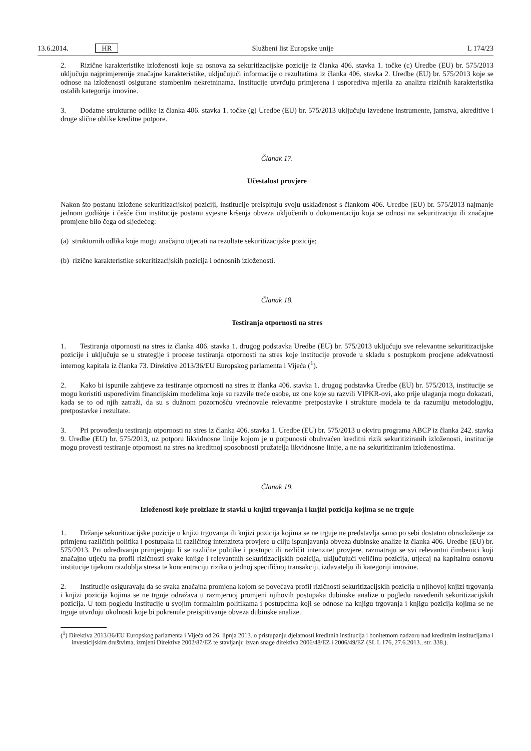13.6.2014. HR Službeni list Europske unije L 174/23
2. Rizične karakteristike izloženosti koje su osnova za sekuritizacijske pozicije iz članka 406. stavka 1. točke (c) Uredbe (EU) br. 575/2013 uključuju najprimjerenije značajne karakteristike, uključujući informacije o rezultatima iz članka 406. stavka 2. Uredbe (EU) br. 575/2013 koje se odnose na izloženosti osigurane stambenim nekretninama. Institucije utvrđuju primjerena i usporediva mjerila za analizu rizičnih karakteristika ostalih kategorija imovine.
3. Dodatne strukturne odlike iz članka 406. stavka 1. točke (g) Uredbe (EU) br. 575/2013 uključuju izvedene instrumente, jamstva, akreditive i druge slične oblike kreditne potpore.
Članak 17.
Učestalost provjere
Nakon što postanu izložene sekuritizacijskoj poziciji, institucije preispituju svoju usklađenost s člankom 406. Uredbe (EU) br. 575/2013 najmanje jednom godišnje i češće čim institucije postanu svjesne kršenja obveza uključenih u dokumentaciju koja se odnosi na sekuritizaciju ili značajne promjene bilo čega od sljedećeg:
(a) strukturnih odlika koje mogu značajno utjecati na rezultate sekuritizacijske pozicije;
(b) rizične karakteristike sekuritizacijskih pozicija i odnosnih izloženosti.
Članak 18.
Testiranja otpornosti na stres
1. Testiranja otpornosti na stres iz članka 406. stavka 1. drugog podstavka Uredbe (EU) br. 575/2013 uključuju sve relevantne sekuritizacijske pozicije i uključuju se u strategije i procese testiranja otpornosti na stres koje institucije provode u skladu s postupkom procjene adekvatnosti internog kapitala iz članka 73. Direktive 2013/36/EU Europskog parlamenta i Vijeća (<sup>1</sup>).
2. Kako bi ispunile zahtjeve za testiranje otpornosti na stres iz članka 406. stavka 1. drugog podstavka Uredbe (EU) br. 575/2013, institucije se mogu koristiti usporedivim financijskim modelima koje su razvile treće osobe, uz one koje su razvili VIPKR-ovi, ako prije ulaganja mogu dokazati, kada se to od njih zatraži, da su s dužnom pozornošću vrednovale relevantne pretpostavke i strukture modela te da razumiju metodologiju, pretpostavke i rezultate.
3. Pri provođenju testiranja otpornosti na stres iz članka 406. stavka 1. Uredbe (EU) br. 575/2013 u okviru programa ABCP iz članka 242. stavka 9. Uredbe (EU) br. 575/2013, uz potporu likvidnosne linije kojom je u potpunosti obuhvaćen kreditni rizik sekuritiziranih izloženosti, institucije mogu provesti testiranje otpornosti na stres na kreditnoj sposobnosti pružatelja likvidnosne linije, a ne na sekuritiziranim izloženostima.
Članak 19.
Izloženosti koje proizlaze iz stavki u knjizi trgovanja i knjizi pozicija kojima se ne trguje
1. Držanje sekuritizacijske pozicije u knjizi trgovanja ili knjizi pozicija kojima se ne trguje ne predstavlja samo po sebi dostatno obrazloženje za primjenu različitih politika i postupaka ili različitog intenziteta provjere u cilju ispunjavanja obveza dubinske analize iz članka 406. Uredbe (EU) br. 575/2013. Pri određivanju primjenjuju li se različite politike i postupci ili različit intenzitet provjere, razmatraju se svi relevantni čimbenici koji značajno utječu na profil rizičnosti svake knjige i relevantnih sekuritizacijskih pozicija, uključujući veličinu pozicija, utjecaj na kapitalnu osnovu institucije tijekom razdoblja stresa te koncentraciju rizika u jednoj specifičnoj transakciji, izdavatelju ili kategoriji imovine.
2. Institucije osiguravaju da se svaka značajna promjena kojom se povećava profil rizičnosti sekuritizacijskih pozicija u njihovoj knjizi trgovanja i knjizi pozicija kojima se ne trguje odražava u razmjernoj promjeni njihovih postupaka dubinske analize u pogledu navedenih sekuritizacijskih pozicija. U tom pogledu institucije u svojim formalnim politikama i postupcima koji se odnose na knjigu trgovanja i knjigu pozicija kojima se ne trguje utvrđuju okolnosti koje bi pokrenule preispitivanje obveza dubinske analize.
(<sup>1</sup>) Direktiva 2013/36/EU Europskog parlamenta i Vijeća od 26. lipnja 2013. o pristupanju djelatnosti kreditnih institucija i bonitetnom nadzoru nad kreditnim institucijama i investicijskim društvima, izmjeni Direktive 2002/87/EZ te stavljanju izvan snage direktiva 2006/48/EZ i 2006/49/EZ (SL L 176, 27.6.2013., str. 338.).